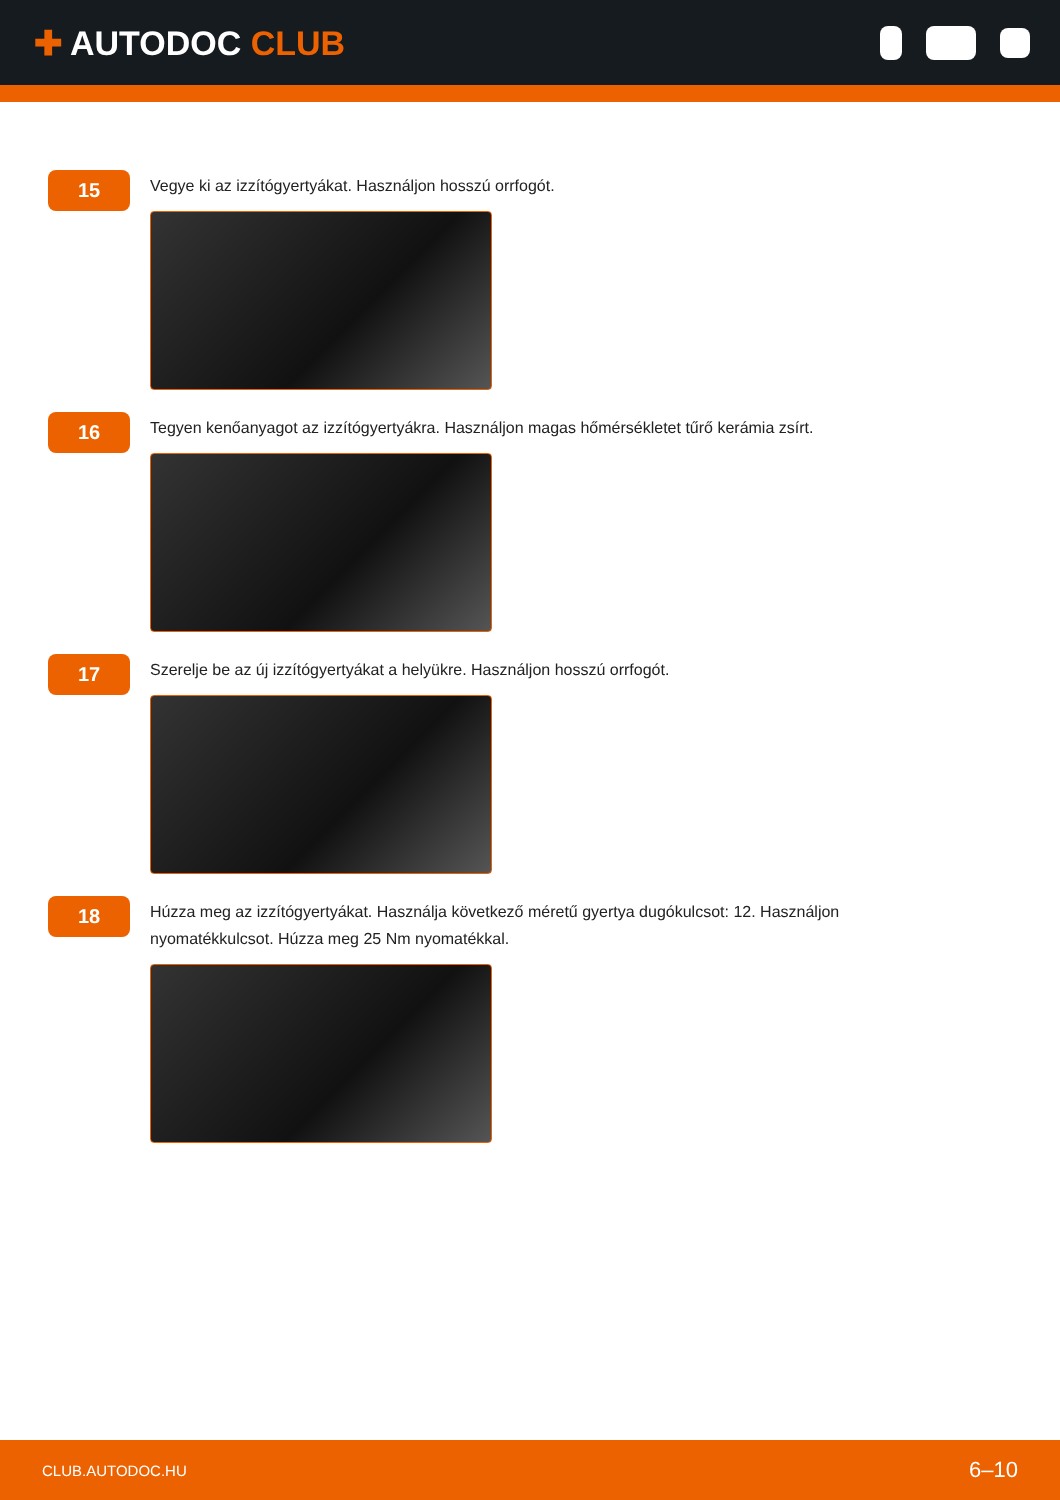✚ AUTODOC CLUB
15
Vegye ki az izzítógyertyákat. Használjon hosszú orrfogót.
16
Tegyen kenőanyagot az izzítógyertyákra. Használjon magas hőmérsékletet tűrő kerámia zsírt.
17
Szerelje be az új izzítógyertyákat a helyükre. Használjon hosszú orrfogót.
18
Húzza meg az izzítógyertyákat. Használja következő méretű gyertya dugókulcsot: 12. Használjon nyomatékkulcsot. Húzza meg 25 Nm nyomatékkal.
CLUB.AUTODOC.HU 6–10